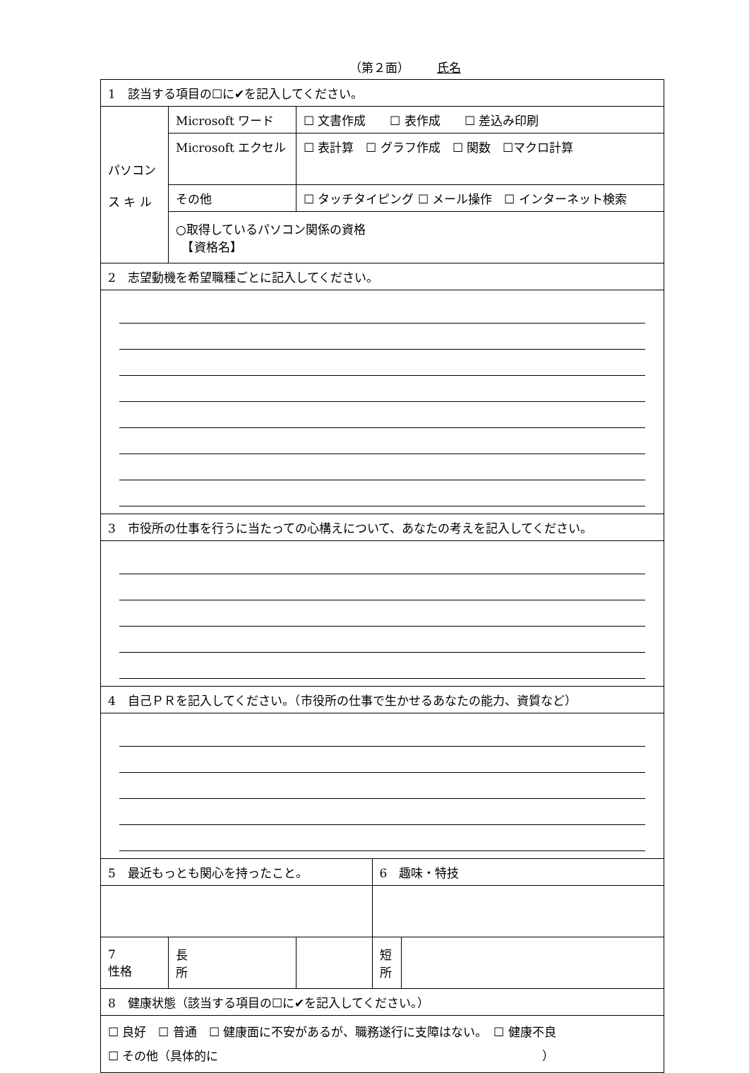（第２面）　氏名
| 1 該当する項目の☐に✔を記入してください。 | | | | |
| パソコン ス キ ル | Microsoft ワード | ☐ 文書作成 ☐ 表作成 ☐ 差込み印刷 | | |
| | Microsoft エクセル | ☐ 表計算 ☐ グラフ作成 ☐ 関数 ☐マクロ計算 | | |
| | その他 | ☐ タッチタイピング ☐ メール操作 ☐ インターネット検索 | | |
| | ○取得しているパソコン関係の資格 【資格名】 | | | |
| 2 志望動機を希望職種ごとに記入してください。 | | | | |
| 3 市役所の仕事を行うに当たっての心構えについて、あなたの考えを記入してください。 | | | | |
| 4 自己ＰＲを記入してください。（市役所の仕事で生かせるあなたの能力、資質など） | | | | |
| 5 最近もっとも関心を持ったこと。 | | | 6 趣味・特技 | |
| 7 性格 | 長 所 | | 短 所 | |
| 8 健康状態（該当する項目の☐に✔を記入してください。） | | | | |
| ☐ 良好 ☐ 普通 ☐ 健康面に不安があるが、職務遂行に支障はない。 ☐ 健康不良 ☐ その他（具体的に ） | | | | |